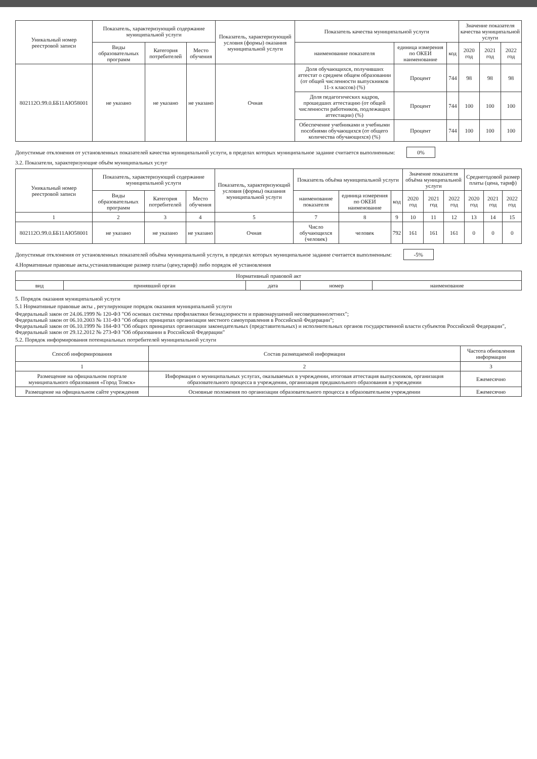| Уникальный номер реестровой записи | Показатель, характеризующий содержание муниципальной услуги | | | Показатель, характеризующий условия (формы) оказания муниципальной услуги | Показатель качества муниципальной услуги | | | Значение показателя качества муниципальной услуги | | |
| --- | --- | --- | --- | --- | --- | --- | --- | --- | --- | --- |
| | Виды образовательных программ | Категория потребителей | Место обучения | | наименование показателя | единица измерения по ОКЕИ наименование | код | 2020 год | 2021 год | 2022 год |
| 802112О.99.0.ББ11АЮ58001 | не указано | не указано | не указано | Очная | Доля обучающихся, получивших аттестат о среднем общем образовании (от общей численности выпускников 11-х классов) (%) | Процент | 744 | 98 | 98 | 98 |
| | | | | | Доля педагогических кадров, прошедших аттестацию (от общей численности работников, подлежащих аттестации) (%) | Процент | 744 | 100 | 100 | 100 |
| | | | | | Обеспечение учебниками и учебными пособиями обучающихся (от общего количества обучающихся) (%) | Процент | 744 | 100 | 100 | 100 |
Допустимые отклонения от установленных показателей качества муниципальной услуги, в пределах которых муниципальное задание считается выполненным: 0%
3.2. Показатели, характеризующие объём муниципальных услуг
| Уникальный номер реестровой записи | Показатель, характеризующий содержание муниципальной услуги | | | Показатель, характеризующий условия (формы) оказания муниципальной услуги | Показатель объёма муниципальной услуги | | | Значение показателя объёма муниципальной услуги | | | Среднегодовой размер платы (цена, тариф) | | |
| --- | --- | --- | --- | --- | --- | --- | --- | --- | --- | --- | --- | --- | --- |
| | Виды образовательных программ | Категория потребителей | Место обучения | | наименование показателя | единица измерения по ОКЕИ наименование | код | 2020 год | 2021 год | 2022 год | 2020 год | 2021 год | 2022 год |
| 1 | 2 | 3 | 4 | 5 | 7 | 8 | 9 | 10 | 11 | 12 | 13 | 14 | 15 |
| 802112О.99.0.ББ11АЮ58001 | не указано | не указано | не указано | Очная | Число обучающихся (человек) | человек | 792 | 161 | 161 | 161 | 0 | 0 | 0 |
Допустимые отклонения от установленных показателей объёма муниципальной услуги, в пределах которых муниципальное задание считается выполненным: -5%
4.Нормативные правовые акты,устанавливающие размер платы (цену,тариф) либо порядок её установления
| Нормативный правовой акт | | | | |
| --- | --- | --- | --- | --- |
| вид | принявший орган | дата | номер | наименование |
5. Порядок оказания муниципальной услуги
5.1 Нормативные правовые акты , регулирующие порядок оказания муниципальной услуги
Федеральный закон от 24.06.1999 № 120-ФЗ "Об основах системы профилактики безнадзорности и правонарушений несовершеннолетних";
Федеральный закон от 06.10.2003 № 131-ФЗ "Об общих принципах организации местного самоуправления в Российской Федерации";
Федеральный закон от 06.10.1999 № 184-ФЗ "Об общих принципах организации законодательных (представительных) и исполнительных органов государственной власти субъектов Российской Федерации", Федеральный закон от 29.12.2012 № 273-ФЗ "Об образовании в Российской Федерации"
5.2. Порядок информирования потенциальных потребителей муниципальной услуги
| Способ информирования | Состав размещаемой информации | Частота обновления информации |
| --- | --- | --- |
| 1 | 2 | 3 |
| Размещение на официальном портале муниципального образования «Город Томск» | Информация о муниципальных услугах, оказываемых в учреждении, итоговая аттестация выпускников, организация образовательного процесса в учреждении, организация предшкольного образования в учреждении | Ежемесячно |
| Размещение на официальном сайте учреждения | Основные положения по организации образовательного процесса в образовательном учреждении | Ежемесячно |